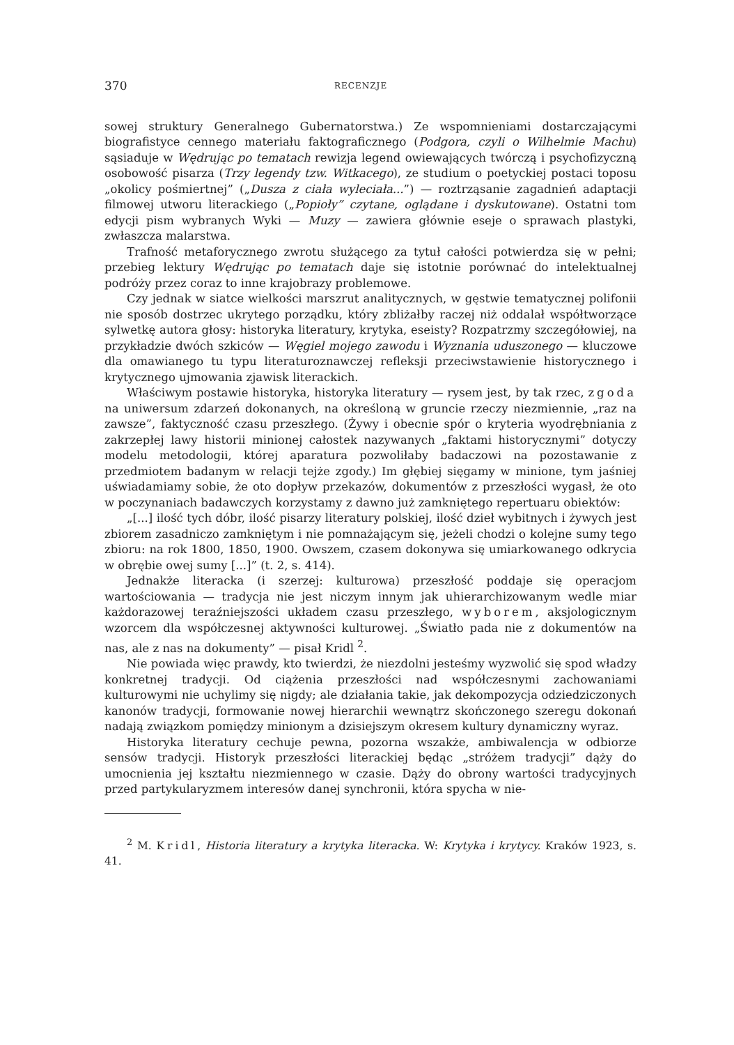370 RECENZJE
sowej struktury Generalnego Gubernatorstwa.) Ze wspomnieniami dostarczającymi biografistyce cennego materiału faktograficznego (Podgora, czyli o Wilhelmie Machu) sąsiaduje w Wędrując po tematach rewizja legend owiewających twórczą i psychofizyczną osobowość pisarza (Trzy legendy tzw. Witkacego), ze studium o poetyckiej postaci toposu „okolicy pośmiertnej” („Dusza z ciała wyleciała...”) — roztrząsanie zagadnień adaptacji filmowej utworu literackiego („Popioły” czytane, oglądane i dyskutowane). Ostatni tom edycji pism wybranych Wyki — Muzy — zawiera głównie eseje o sprawach plastyki, zwłaszcza malarstwa.
Trafność metaforycznego zwrotu służącego za tytuł całości potwierdza się w pełni; przebieg lektury Wędrując po tematach daje się istotnie porównać do intelektualnej podróży przez coraz to inne krajobrazy problemowe.
Czy jednak w siatce wielkości marszrut analitycznych, w gęstwie tematycznej polifonii nie sposób dostrzec ukrytego porządku, który zbliżałby raczej niż oddalał współtworzące sylwetkę autora głosy: historyka literatury, krytyka, eseisty? Rozpatrzmy szczegółowiej, na przykładzie dwóch szkiców — Węgiel mojego zawodu i Wyznania uduszonego — kluczowe dla omawianego tu typu literaturoznawczej refleksji przeciwstawienie historycznego i krytycznego ujmowania zjawisk literackich.
Właściwym postawie historyka, historyka literatury — rysem jest, by tak rzec, zgoda na uniwersum zdarzeń dokonanych, na określoną w gruncie rzeczy niezmiennie, „raz na zawsze”, faktyczność czasu przeszłego. (Żywy i obecnie spór o kryteria wyodrębniania z zakrzepłej lawy historii minionej całostek nazywanych „faktami historycznymi” dotyczy modelu metodologii, której aparatura pozwoliłaby badaczowi na pozostawanie z przedmiotem badanym w relacji tejże zgody.) Im głębiej sięgamy w minione, tym jaśniej uświadamiamy sobie, że oto dopływ przekazów, dokumentów z przeszłości wygasł, że oto w poczynaniach badawczych korzystamy z dawno już zamkniętego repertuaru obiektów:
„[...] ilość tych dóbr, ilość pisarzy literatury polskiej, ilość dzieł wybitnych i żywych jest zbiorem zasadniczo zamkniętym i nie pomnażającym się, jeżeli chodzi o kolejne sumy tego zbioru: na rok 1800, 1850, 1900. Owszem, czasem dokonywa się umiarkowanego odkrycia w obrębie owej sumy [...]” (t. 2, s. 414).
Jednakże literacka (i szerzej: kulturowa) przeszłość poddaje się operacjom wartościowania — tradycja nie jest niczym innym jak uhierarchizowanym wedle miar każdorazowej teraźniejszości układem czasu przeszłego, wyborem, aksjologicznym wzorcem dla współczesnej aktywności kulturowej. „Światło pada nie z dokumentów na nas, ale z nas na dokumenty” — pisał Kridl <sup>2</sup>.
Nie powiada więc prawdy, kto twierdzi, że niezdolni jesteśmy wyzwolić się spod władzy konkretnej tradycji. Od ciążenia przeszłości nad współczesnymi zachowaniami kulturowymi nie uchylimy się nigdy; ale działania takie, jak dekompozycja odziedziczonych kanonów tradycji, formowanie nowej hierarchii wewnątrz skończonego szeregu dokonań nadają związkom pomiędzy minionym a dzisiejszym okresem kultury dynamiczny wyraz.
Historyka literatury cechuje pewna, pozorna wszakże, ambiwalencja w odbiorze sensów tradycji. Historyk przeszłości literackiej będąc „stróżem tradycji” dąży do umocnienia jej kształtu niezmiennego w czasie. Dąży do obrony wartości tradycyjnych przed partykularyzmem interesów danej synchronii, która spycha w nie-
<sup>2</sup> M. Kridl, Historia literatury a krytyka literacka. W: Krytyka i krytycy. Kraków 1923, s. 41.